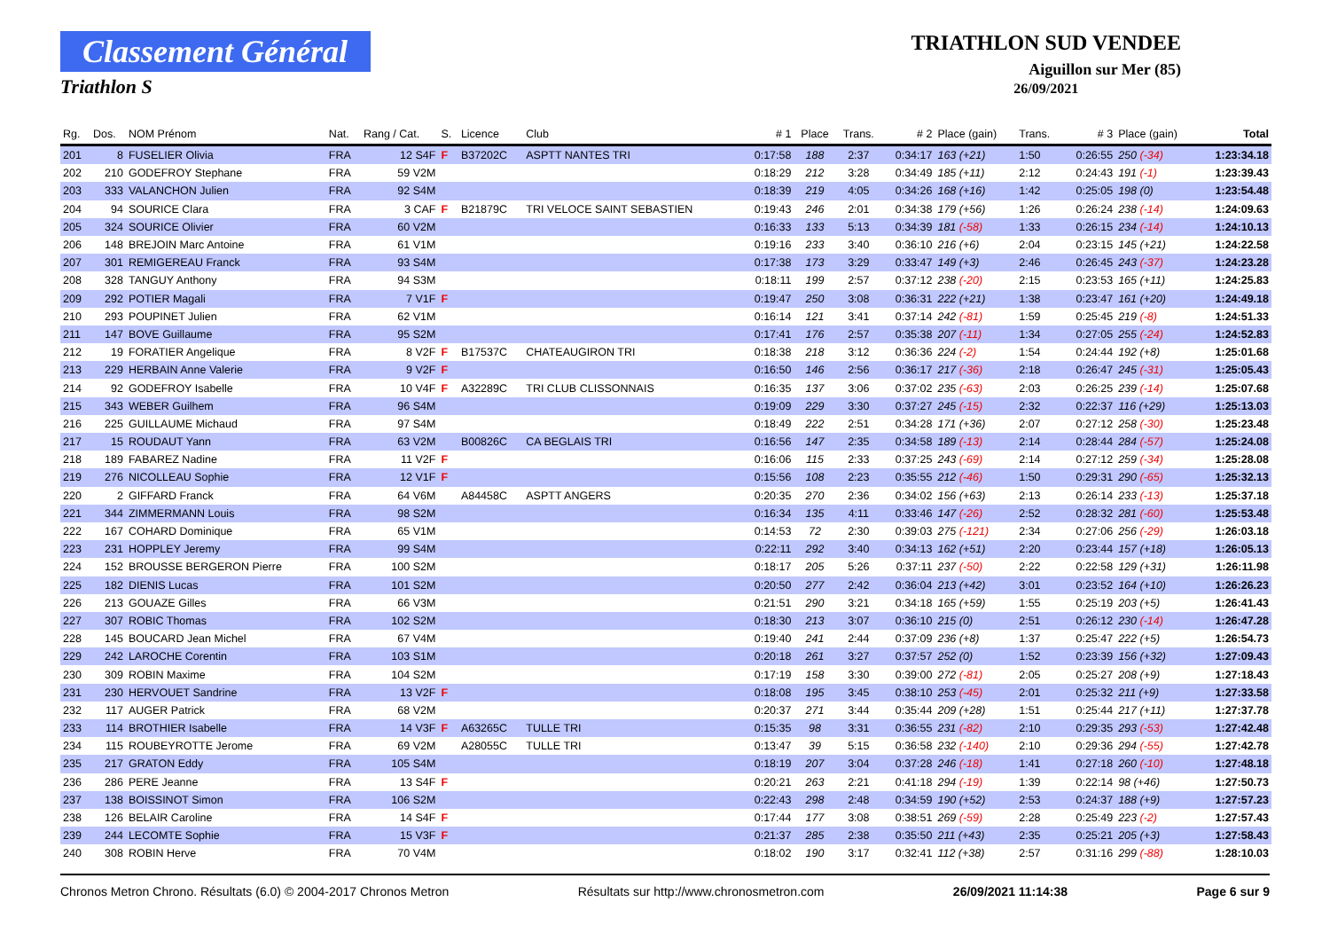Classement Général
Triathlon S
TRIATHLON SUD VENDEE
Aiguillon sur Mer (85)
26/09/2021
| Rg. | Dos. | NOM Prénom | Nat. | Rang / Cat. | S. | Licence | Club | # 1 | Place | Trans. | # 2 | Place (gain) | Trans. | # 3 | Place (gain) | Total |
| --- | --- | --- | --- | --- | --- | --- | --- | --- | --- | --- | --- | --- | --- | --- | --- | --- |
| 201 | 8 | FUSELIER Olivia | FRA | 12 S4F | F | B37202C | ASPTT NANTES TRI | 0:17:58 | 188 | 2:37 | 0:34:17 | 163 (+21) | 1:50 | 0:26:55 | 250 (-34) | 1:23:34.18 |
| 202 | 210 | GODEFROY Stephane | FRA | 59 V2M | | | | 0:18:29 | 212 | 3:28 | 0:34:49 | 185 (+11) | 2:12 | 0:24:43 | 191 (-1) | 1:23:39.43 |
| 203 | 333 | VALANCHON Julien | FRA | 92 S4M | | | | 0:18:39 | 219 | 4:05 | 0:34:26 | 168 (+16) | 1:42 | 0:25:05 | 198 (0) | 1:23:54.48 |
| 204 | 94 | SOURICE Clara | FRA | 3 CAF | F | B21879C | TRI VELOCE SAINT SEBASTIEN | 0:19:43 | 246 | 2:01 | 0:34:38 | 179 (+56) | 1:26 | 0:26:24 | 238 (-14) | 1:24:09.63 |
| 205 | 324 | SOURICE Olivier | FRA | 60 V2M | | | | 0:16:33 | 133 | 5:13 | 0:34:39 | 181 (-58) | 1:33 | 0:26:15 | 234 (-14) | 1:24:10.13 |
| 206 | 148 | BREJOIN Marc Antoine | FRA | 61 V1M | | | | 0:19:16 | 233 | 3:40 | 0:36:10 | 216 (+6) | 2:04 | 0:23:15 | 145 (+21) | 1:24:22.58 |
| 207 | 301 | REMIGEREAU Franck | FRA | 93 S4M | | | | 0:17:38 | 173 | 3:29 | 0:33:47 | 149 (+3) | 2:46 | 0:26:45 | 243 (-37) | 1:24:23.28 |
| 208 | 328 | TANGUY Anthony | FRA | 94 S3M | | | | 0:18:11 | 199 | 2:57 | 0:37:12 | 238 (-20) | 2:15 | 0:23:53 | 165 (+11) | 1:24:25.83 |
| 209 | 292 | POTIER Magali | FRA | 7 V1F | F | | | 0:19:47 | 250 | 3:08 | 0:36:31 | 222 (+21) | 1:38 | 0:23:47 | 161 (+20) | 1:24:49.18 |
| 210 | 293 | POUPINET Julien | FRA | 62 V1M | | | | 0:16:14 | 121 | 3:41 | 0:37:14 | 242 (-81) | 1:59 | 0:25:45 | 219 (-8) | 1:24:51.33 |
| 211 | 147 | BOVE Guillaume | FRA | 95 S2M | | | | 0:17:41 | 176 | 2:57 | 0:35:38 | 207 (-11) | 1:34 | 0:27:05 | 255 (-24) | 1:24:52.83 |
| 212 | 19 | FORATIER Angelique | FRA | 8 V2F | F | B17537C | CHATEAUGIRON TRI | 0:18:38 | 218 | 3:12 | 0:36:36 | 224 (-2) | 1:54 | 0:24:44 | 192 (+8) | 1:25:01.68 |
| 213 | 229 | HERBAIN Anne Valerie | FRA | 9 V2F | F | | | 0:16:50 | 146 | 2:56 | 0:36:17 | 217 (-36) | 2:18 | 0:26:47 | 245 (-31) | 1:25:05.43 |
| 214 | 92 | GODEFROY Isabelle | FRA | 10 V4F | F | A32289C | TRI CLUB CLISSONNAIS | 0:16:35 | 137 | 3:06 | 0:37:02 | 235 (-63) | 2:03 | 0:26:25 | 239 (-14) | 1:25:07.68 |
| 215 | 343 | WEBER Guilhem | FRA | 96 S4M | | | | 0:19:09 | 229 | 3:30 | 0:37:27 | 245 (-15) | 2:32 | 0:22:37 | 116 (+29) | 1:25:13.03 |
| 216 | 225 | GUILLAUME Michaud | FRA | 97 S4M | | | | 0:18:49 | 222 | 2:51 | 0:34:28 | 171 (+36) | 2:07 | 0:27:12 | 258 (-30) | 1:25:23.48 |
| 217 | 15 | ROUDAUT Yann | FRA | 63 V2M | | B00826C | CA BEGLAIS TRI | 0:16:56 | 147 | 2:35 | 0:34:58 | 189 (-13) | 2:14 | 0:28:44 | 284 (-57) | 1:25:24.08 |
| 218 | 189 | FABAREZ Nadine | FRA | 11 V2F | F | | | 0:16:06 | 115 | 2:33 | 0:37:25 | 243 (-69) | 2:14 | 0:27:12 | 259 (-34) | 1:25:28.08 |
| 219 | 276 | NICOLLEAU Sophie | FRA | 12 V1F | F | | | 0:15:56 | 108 | 2:23 | 0:35:55 | 212 (-46) | 1:50 | 0:29:31 | 290 (-65) | 1:25:32.13 |
| 220 | 2 | GIFFARD Franck | FRA | 64 V6M | | A84458C | ASPTT ANGERS | 0:20:35 | 270 | 2:36 | 0:34:02 | 156 (+63) | 2:13 | 0:26:14 | 233 (-13) | 1:25:37.18 |
| 221 | 344 | ZIMMERMANN Louis | FRA | 98 S2M | | | | 0:16:34 | 135 | 4:11 | 0:33:46 | 147 (-26) | 2:52 | 0:28:32 | 281 (-60) | 1:25:53.48 |
| 222 | 167 | COHARD Dominique | FRA | 65 V1M | | | | 0:14:53 | 72 | 2:30 | 0:39:03 | 275 (-121) | 2:34 | 0:27:06 | 256 (-29) | 1:26:03.18 |
| 223 | 231 | HOPPLEY Jeremy | FRA | 99 S4M | | | | 0:22:11 | 292 | 3:40 | 0:34:13 | 162 (+51) | 2:20 | 0:23:44 | 157 (+18) | 1:26:05.13 |
| 224 | 152 | BROUSSE BERGERON Pierre | FRA | 100 S2M | | | | 0:18:17 | 205 | 5:26 | 0:37:11 | 237 (-50) | 2:22 | 0:22:58 | 129 (+31) | 1:26:11.98 |
| 225 | 182 | DIENIS Lucas | FRA | 101 S2M | | | | 0:20:50 | 277 | 2:42 | 0:36:04 | 213 (+42) | 3:01 | 0:23:52 | 164 (+10) | 1:26:26.23 |
| 226 | 213 | GOUAZE Gilles | FRA | 66 V3M | | | | 0:21:51 | 290 | 3:21 | 0:34:18 | 165 (+59) | 1:55 | 0:25:19 | 203 (+5) | 1:26:41.43 |
| 227 | 307 | ROBIC Thomas | FRA | 102 S2M | | | | 0:18:30 | 213 | 3:07 | 0:36:10 | 215 (0) | 2:51 | 0:26:12 | 230 (-14) | 1:26:47.28 |
| 228 | 145 | BOUCARD Jean Michel | FRA | 67 V4M | | | | 0:19:40 | 241 | 2:44 | 0:37:09 | 236 (+8) | 1:37 | 0:25:47 | 222 (+5) | 1:26:54.73 |
| 229 | 242 | LAROCHE Corentin | FRA | 103 S1M | | | | 0:20:18 | 261 | 3:27 | 0:37:57 | 252 (0) | 1:52 | 0:23:39 | 156 (+32) | 1:27:09.43 |
| 230 | 309 | ROBIN Maxime | FRA | 104 S2M | | | | 0:17:19 | 158 | 3:30 | 0:39:00 | 272 (-81) | 2:05 | 0:25:27 | 208 (+9) | 1:27:18.43 |
| 231 | 230 | HERVOUET Sandrine | FRA | 13 V2F | F | | | 0:18:08 | 195 | 3:45 | 0:38:10 | 253 (-45) | 2:01 | 0:25:32 | 211 (+9) | 1:27:33.58 |
| 232 | 117 | AUGER Patrick | FRA | 68 V2M | | | | 0:20:37 | 271 | 3:44 | 0:35:44 | 209 (+28) | 1:51 | 0:25:44 | 217 (+11) | 1:27:37.78 |
| 233 | 114 | BROTHIER Isabelle | FRA | 14 V3F | F | A63265C | TULLE TRI | 0:15:35 | 98 | 3:31 | 0:36:55 | 231 (-82) | 2:10 | 0:29:35 | 293 (-53) | 1:27:42.48 |
| 234 | 115 | ROUBEYROTTE Jerome | FRA | 69 V2M | | A28055C | TULLE TRI | 0:13:47 | 39 | 5:15 | 0:36:58 | 232 (-140) | 2:10 | 0:29:36 | 294 (-55) | 1:27:42.78 |
| 235 | 217 | GRATON Eddy | FRA | 105 S4M | | | | 0:18:19 | 207 | 3:04 | 0:37:28 | 246 (-18) | 1:41 | 0:27:18 | 260 (-10) | 1:27:48.18 |
| 236 | 286 | PERE Jeanne | FRA | 13 S4F | F | | | 0:20:21 | 263 | 2:21 | 0:41:18 | 294 (-19) | 1:39 | 0:22:14 | 98 (+46) | 1:27:50.73 |
| 237 | 138 | BOISSINOT Simon | FRA | 106 S2M | | | | 0:22:43 | 298 | 2:48 | 0:34:59 | 190 (+52) | 2:53 | 0:24:37 | 188 (+9) | 1:27:57.23 |
| 238 | 126 | BELAIR Caroline | FRA | 14 S4F | F | | | 0:17:44 | 177 | 3:08 | 0:38:51 | 269 (-59) | 2:28 | 0:25:49 | 223 (-2) | 1:27:57.43 |
| 239 | 244 | LECOMTE Sophie | FRA | 15 V3F | F | | | 0:21:37 | 285 | 2:38 | 0:35:50 | 211 (+43) | 2:35 | 0:25:21 | 205 (+3) | 1:27:58.43 |
| 240 | 308 | ROBIN Herve | FRA | 70 V4M | | | | 0:18:02 | 190 | 3:17 | 0:32:41 | 112 (+38) | 2:57 | 0:31:16 | 299 (-88) | 1:28:10.03 |
Chronos Metron Chrono. Résultats (6.0) © 2004-2017 Chronos Metron Résultats sur http://www.chronosmetron.com 26/09/2021 11:14:38 Page 6 sur 9